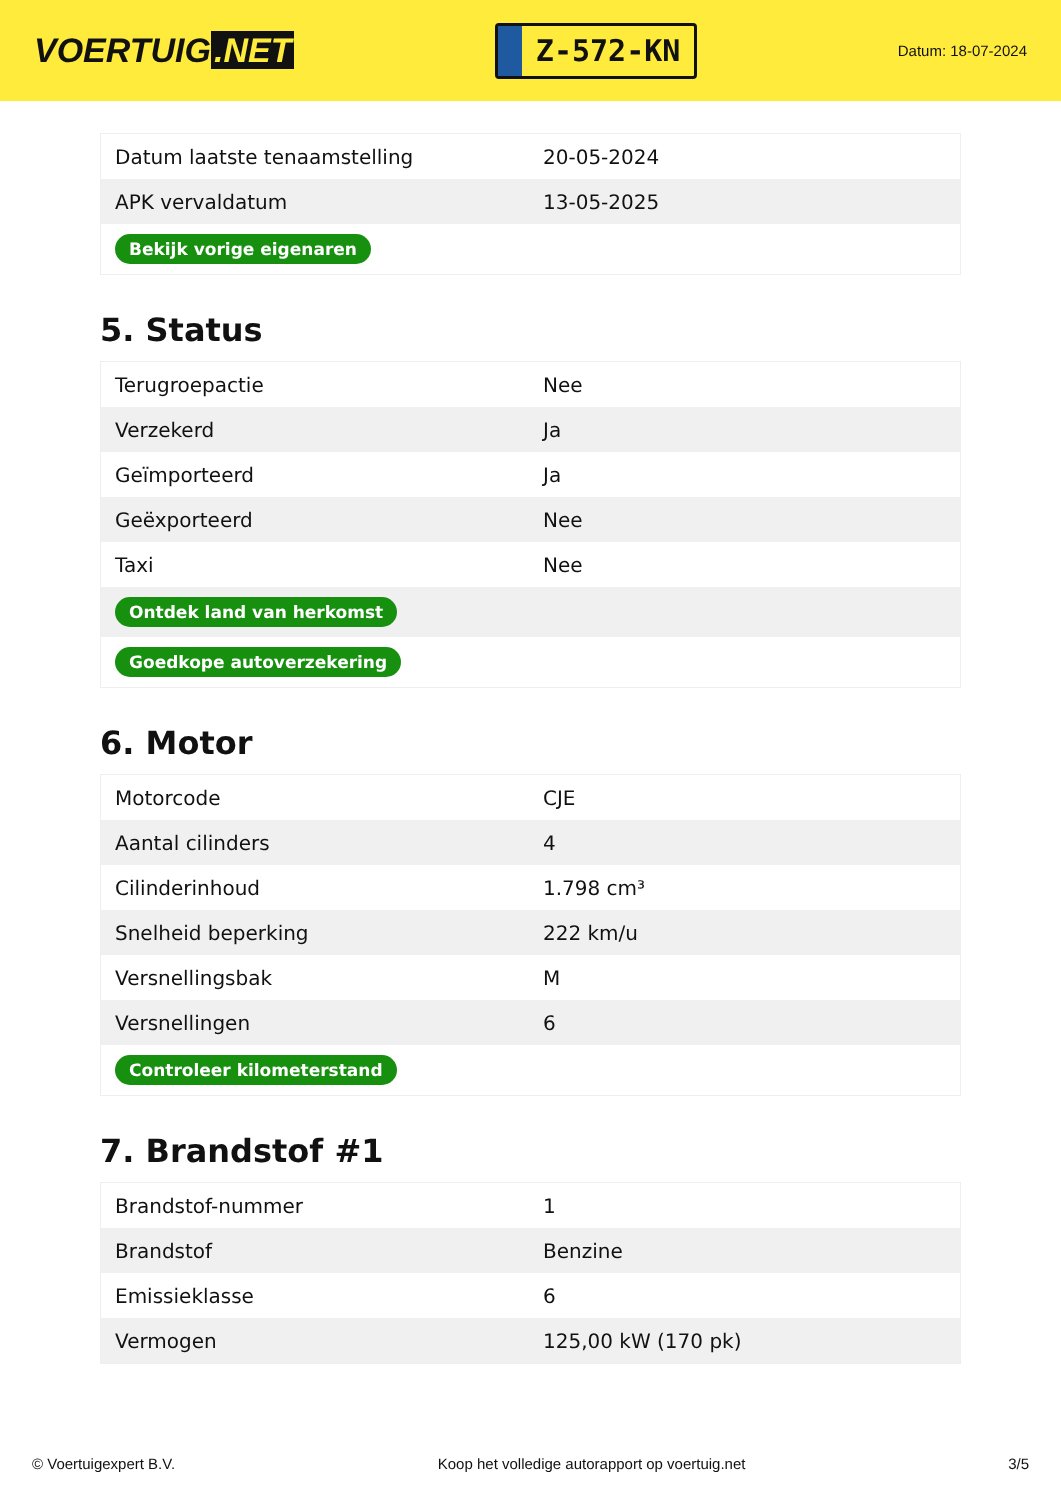VOERTUIG.NET
Z-572-KN
Datum: 18-07-2024
| Datum laatste tenaamstelling | 20-05-2024 |
| APK vervaldatum | 13-05-2025 |
| Bekijk vorige eigenaren | |
5. Status
| Terugroepactie | Nee |
| Verzekerd | Ja |
| Geïmporteerd | Ja |
| Geëxporteerd | Nee |
| Taxi | Nee |
| Ontdek land van herkomst | |
| Goedkope autoverzekering | |
6. Motor
| Motorcode | CJE |
| Aantal cilinders | 4 |
| Cilinderinhoud | 1.798 cm³ |
| Snelheid beperking | 222 km/u |
| Versnellingsbak | M |
| Versnellingen | 6 |
| Controleer kilometerstand | |
7. Brandstof #1
| Brandstof-nummer | 1 |
| Brandstof | Benzine |
| Emissieklasse | 6 |
| Vermogen | 125,00 kW (170 pk) |
© Voertuigexpert B.V. Koop het volledige autorapport op voertuig.net 3/5